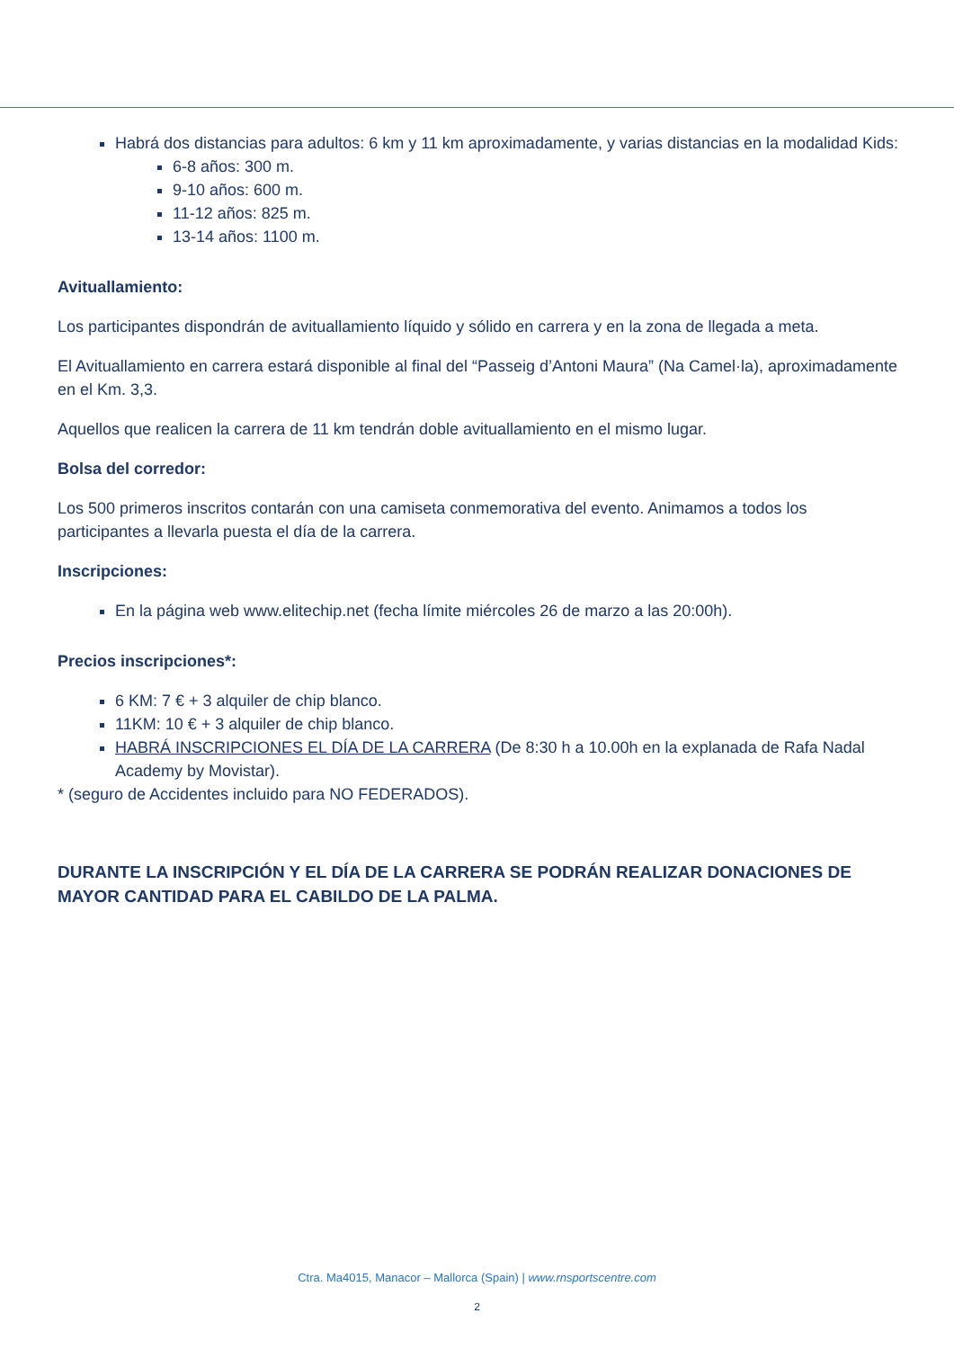Habrá dos distancias para adultos: 6 km y 11 km aproximadamente, y varias distancias en la modalidad Kids:
6-8 años: 300 m.
9-10 años: 600 m.
11-12 años: 825 m.
13-14 años: 1100 m.
Avituallamiento:
Los participantes dispondrán de avituallamiento líquido y sólido en carrera y en la zona de llegada a meta.
El Avituallamiento en carrera estará disponible al final del “Passeig d’Antoni Maura” (Na Camel·la), aproximadamente en el Km. 3,3.
Aquellos que realicen la carrera de 11 km tendrán doble avituallamiento en el mismo lugar.
Bolsa del corredor:
Los 500 primeros inscritos contarán con una camiseta conmemorativa del evento. Animamos a todos los participantes a llevarla puesta el día de la carrera.
Inscripciones:
En la página web www.elitechip.net (fecha límite miércoles 26 de marzo a las 20:00h).
Precios inscripciones*:
6 KM: 7 € + 3 alquiler de chip blanco.
11KM: 10 € + 3 alquiler de chip blanco.
HABRÁ INSCRIPCIONES EL DÍA DE LA CARRERA (De 8:30 h a 10.00h en la explanada de Rafa Nadal Academy by Movistar).
* (seguro de Accidentes incluido para NO FEDERADOS).
DURANTE LA INSCRIPCIÓN Y EL DÍA DE LA CARRERA SE PODRÁN REALIZAR DONACIONES DE MAYOR CANTIDAD PARA EL CABILDO DE LA PALMA.
Ctra. Ma4015, Manacor – Mallorca (Spain) | www.rnsportscentre.com
2